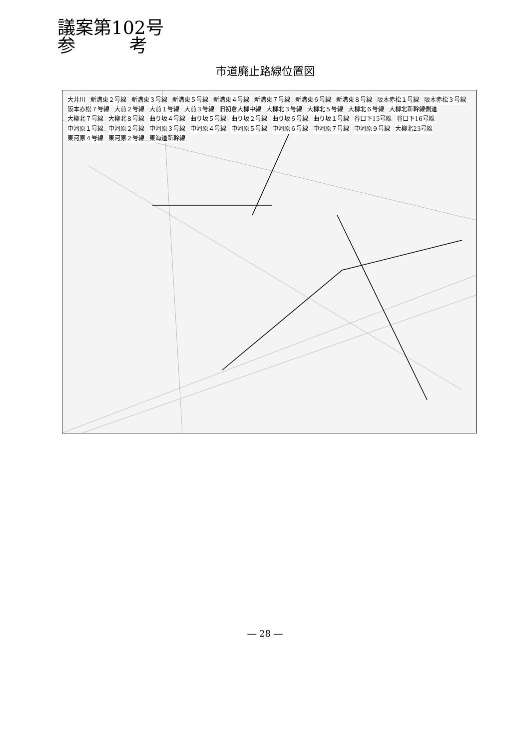議案第102号
参　　　考
市道廃止路線位置図
大井川 新溝東２号線 新溝東３号線 新溝東５号線 新溝東４号線 新溝東７号線 新溝東６号線 新溝東８号線 阪本赤松１号線 阪本赤松３号線 阪本赤松７号線 大前２号線 大前１号線 大前３号線 旧初倉大柳中線 大柳北３号線 大柳北５号線 大柳北６号線 大柳北新幹線側道 大柳北７号線 大柳北８号線 曲り坂４号線 曲り坂５号線 曲り坂２号線 曲り坂６号線 曲り坂１号線 谷口下15号線 谷口下16号線 中河原１号線 中河原２号線 中河原３号線 中河原４号線 中河原５号線 中河原６号線 中河原７号線 中河原９号線 大柳北23号線 東河原４号線 東河原２号線 東海道新幹線
― 28 ―